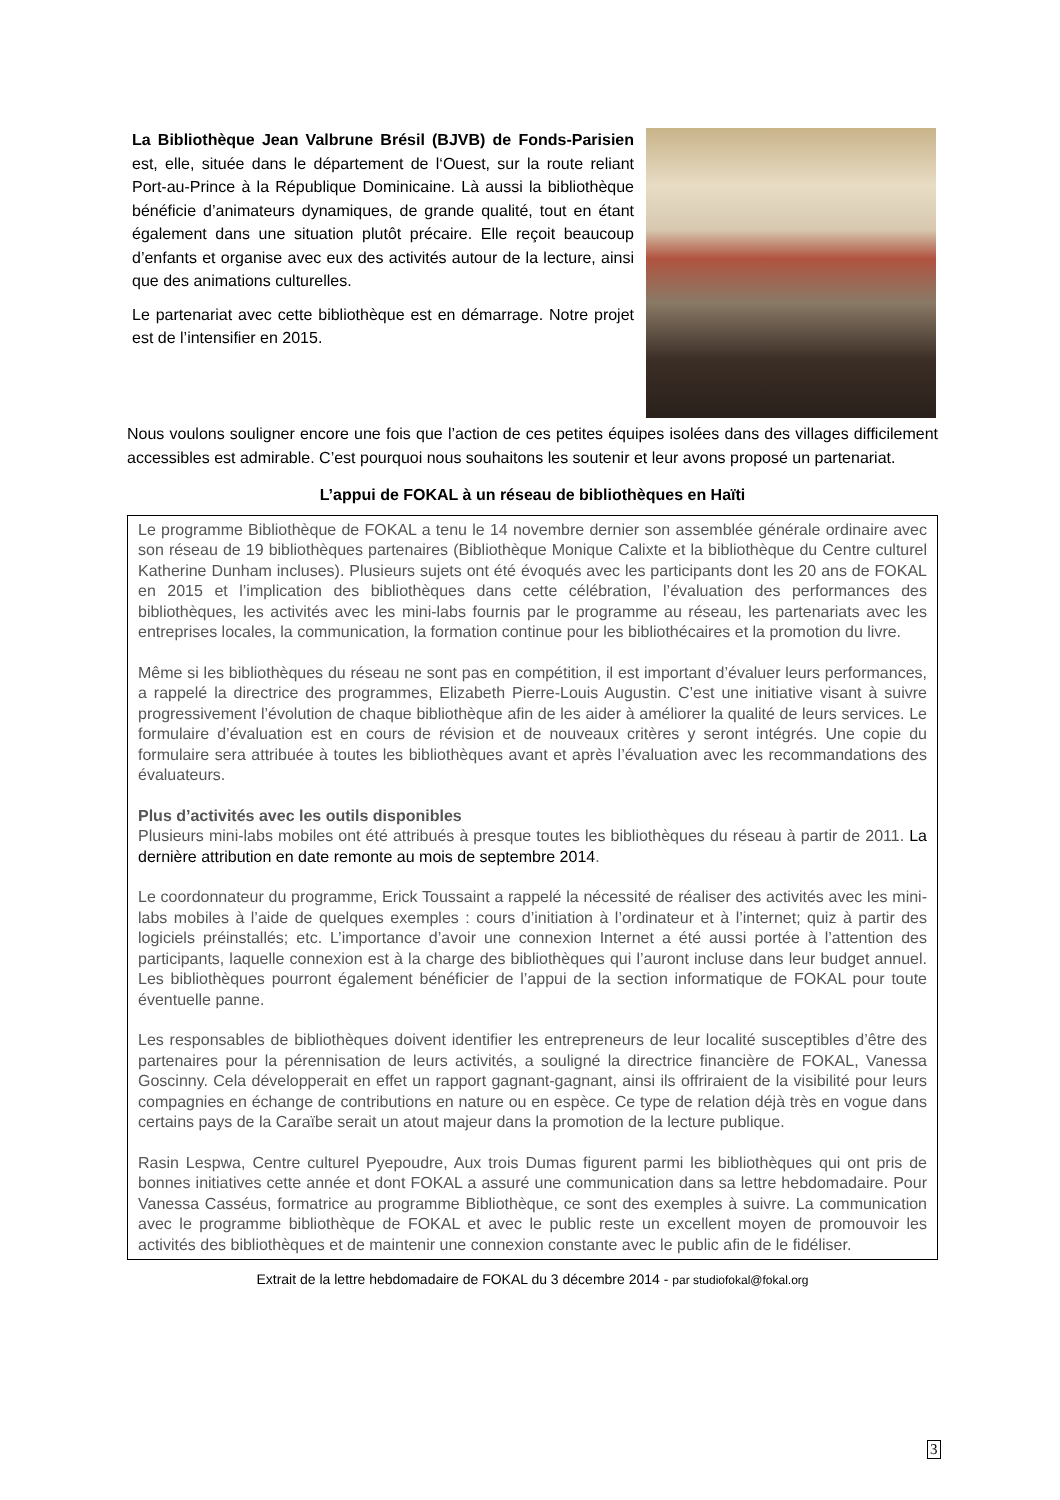La Bibliothèque Jean Valbrune Brésil (BJVB) de Fonds-Parisien est, elle, située dans le département de l‘Ouest, sur la route reliant Port-au-Prince à la République Dominicaine. Là aussi la bibliothèque bénéficie d’animateurs dynamiques, de grande qualité, tout en étant également dans une situation plutôt précaire. Elle reçoit beaucoup d’enfants et organise avec eux des activités autour de la lecture, ainsi que des animations culturelles.
Le partenariat avec cette bibliothèque est en démarrage. Notre projet est de l’intensifier en 2015.
Nous voulons souligner encore une fois que l’action de ces petites équipes isolées dans des villages difficilement accessibles est admirable. C’est pourquoi nous souhaitons les soutenir et leur avons proposé un partenariat.
L’appui de FOKAL à un réseau de bibliothèques en Haïti
Le programme Bibliothèque de FOKAL a tenu le 14 novembre dernier son assemblée générale ordinaire avec son réseau de 19 bibliothèques partenaires (Bibliothèque Monique Calixte et la bibliothèque du Centre culturel Katherine Dunham incluses). Plusieurs sujets ont été évoqués avec les participants dont les 20 ans de FOKAL en 2015 et l’implication des bibliothèques dans cette célébration, l’évaluation des performances des bibliothèques, les activités avec les mini-labs fournis par le programme au réseau, les partenariats avec les entreprises locales, la communication, la formation continue pour les bibliothécaires et la promotion du livre.
Même si les bibliothèques du réseau ne sont pas en compétition, il est important d’évaluer leurs performances, a rappelé la directrice des programmes, Elizabeth Pierre-Louis Augustin. C’est une initiative visant à suivre progressivement l’évolution de chaque bibliothèque afin de les aider à améliorer la qualité de leurs services. Le formulaire d’évaluation est en cours de révision et de nouveaux critères y seront intégrés. Une copie du formulaire sera attribuée à toutes les bibliothèques avant et après l’évaluation avec les recommandations des évaluateurs.
Plus d’activités avec les outils disponibles
Plusieurs mini-labs mobiles ont été attribués à presque toutes les bibliothèques du réseau à partir de 2011. La dernière attribution en date remonte au mois de septembre 2014.
Le coordonnateur du programme, Erick Toussaint a rappelé la nécessité de réaliser des activités avec les mini-labs mobiles à l’aide de quelques exemples : cours d’initiation à l’ordinateur et à l’internet; quiz à partir des logiciels préinstallés; etc. L’importance d’avoir une connexion Internet a été aussi portée à l’attention des participants, laquelle connexion est à la charge des bibliothèques qui l’auront incluse dans leur budget annuel. Les bibliothèques pourront également bénéficier de l’appui de la section informatique de FOKAL pour toute éventuelle panne.
Les responsables de bibliothèques doivent identifier les entrepreneurs de leur localité susceptibles d’être des partenaires pour la pérennisation de leurs activités, a souligné la directrice financière de FOKAL, Vanessa Goscinny. Cela développerait en effet un rapport gagnant-gagnant, ainsi ils offriraient de la visibilité pour leurs compagnies en échange de contributions en nature ou en espèce. Ce type de relation déjà très en vogue dans certains pays de la Caraïbe serait un atout majeur dans la promotion de la lecture publique.
Rasin Lespwa, Centre culturel Pyepoudre, Aux trois Dumas figurent parmi les bibliothèques qui ont pris de bonnes initiatives cette année et dont FOKAL a assuré une communication dans sa lettre hebdomadaire. Pour Vanessa Casséus, formatrice au programme Bibliothèque, ce sont des exemples à suivre. La communication avec le programme bibliothèque de FOKAL et avec le public reste un excellent moyen de promouvoir les activités des bibliothèques et de maintenir une connexion constante avec le public afin de le fidéliser.
Extrait de la lettre hebdomadaire de FOKAL du 3 décembre 2014 - par studiofokal@fokal.org
3